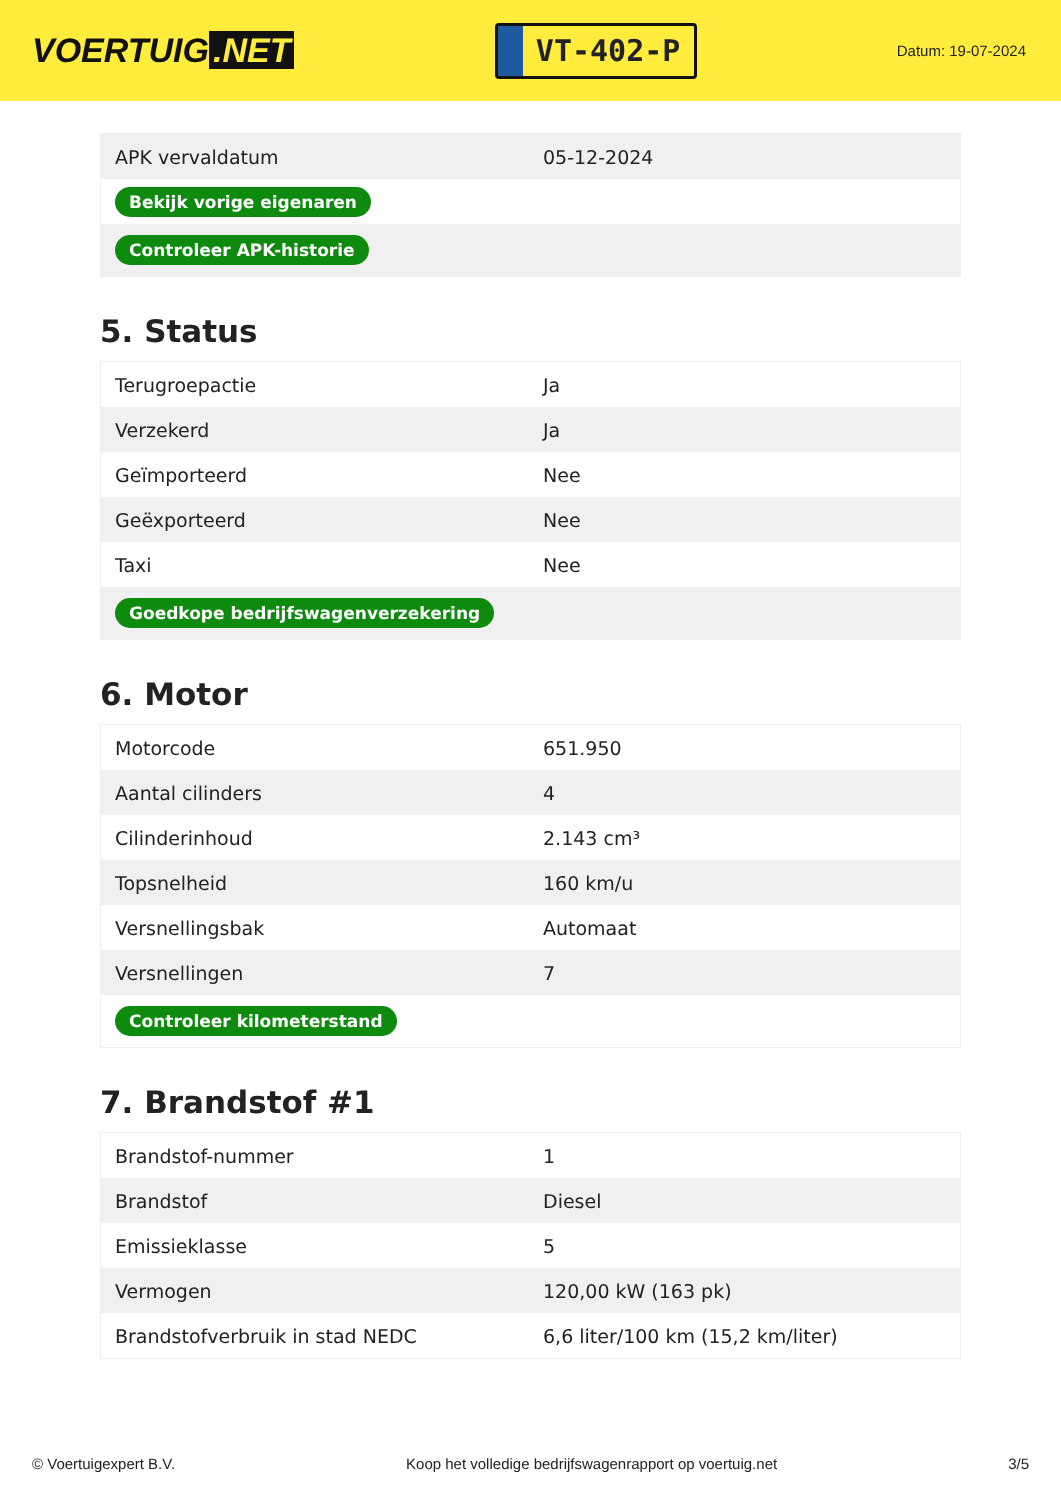VOERTUIG.NET
VT-402-P
Datum: 19-07-2024
| APK vervaldatum | 05-12-2024 |
| Bekijk vorige eigenaren | |
| Controleer APK-historie | |
5. Status
| Terugroepactie | Ja |
| Verzekerd | Ja |
| Geïmporteerd | Nee |
| Geëxporteerd | Nee |
| Taxi | Nee |
| Goedkope bedrijfswagenverzekering | |
6. Motor
| Motorcode | 651.950 |
| Aantal cilinders | 4 |
| Cilinderinhoud | 2.143 cm³ |
| Topsnelheid | 160 km/u |
| Versnellingsbak | Automaat |
| Versnellingen | 7 |
| Controleer kilometerstand | |
7. Brandstof #1
| Brandstof-nummer | 1 |
| Brandstof | Diesel |
| Emissieklasse | 5 |
| Vermogen | 120,00 kW (163 pk) |
| Brandstofverbruik in stad NEDC | 6,6 liter/100 km (15,2 km/liter) |
© Voertuigexpert B.V. Koop het volledige bedrijfswagenrapport op voertuig.net 3/5